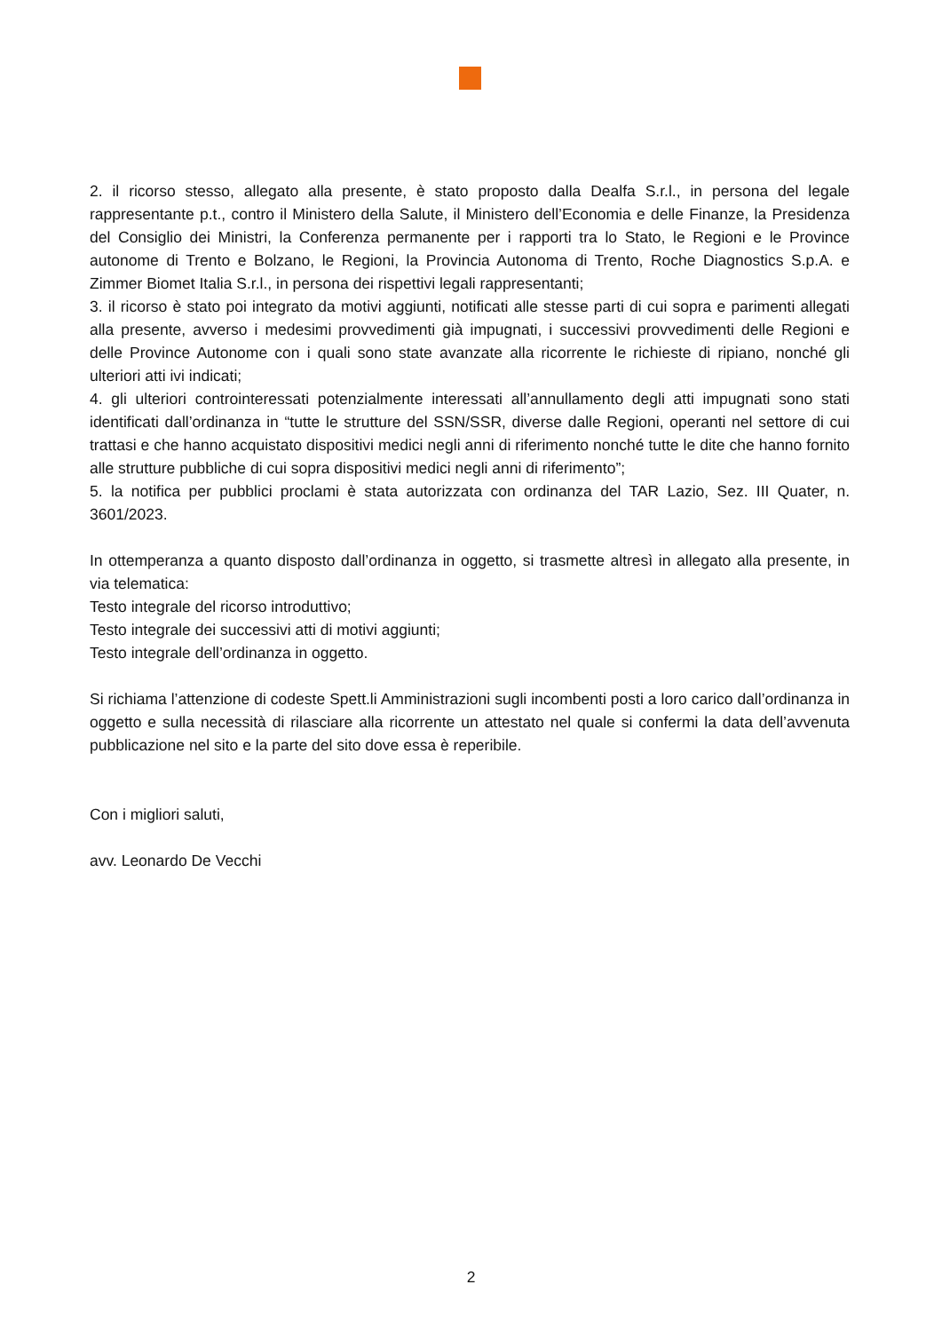2. il ricorso stesso, allegato alla presente, è stato proposto dalla Dealfa S.r.l., in persona del legale rappresentante p.t., contro il Ministero della Salute, il Ministero dell’Economia e delle Finanze, la Presidenza del Consiglio dei Ministri, la Conferenza permanente per i rapporti tra lo Stato, le Regioni e le Province autonome di Trento e Bolzano, le Regioni, la Provincia Autonoma di Trento, Roche Diagnostics S.p.A. e Zimmer Biomet Italia S.r.l., in persona dei rispettivi legali rappresentanti;
3. il ricorso è stato poi integrato da motivi aggiunti, notificati alle stesse parti di cui sopra e parimenti allegati alla presente, avverso i medesimi provvedimenti già impugnati, i successivi provvedimenti delle Regioni e delle Province Autonome con i quali sono state avanzate alla ricorrente le richieste di ripiano, nonché gli ulteriori atti ivi indicati;
4. gli ulteriori controinteressati potenzialmente interessati all’annullamento degli atti impugnati sono stati identificati dall’ordinanza in “tutte le strutture del SSN/SSR, diverse dalle Regioni, operanti nel settore di cui trattasi e che hanno acquistato dispositivi medici negli anni di riferimento nonché tutte le dite che hanno fornito alle strutture pubbliche di cui sopra dispositivi medici negli anni di riferimento”;
5. la notifica per pubblici proclami è stata autorizzata con ordinanza del TAR Lazio, Sez. III Quater, n. 3601/2023.
In ottemperanza a quanto disposto dall’ordinanza in oggetto, si trasmette altresì in allegato alla presente, in via telematica:
Testo integrale del ricorso introduttivo;
Testo integrale dei successivi atti di motivi aggiunti;
Testo integrale dell’ordinanza in oggetto.
Si richiama l’attenzione di codeste Spett.li Amministrazioni sugli incombenti posti a loro carico dall’ordinanza in oggetto e sulla necessità di rilasciare alla ricorrente un attestato nel quale si confermi la data dell’avvenuta pubblicazione nel sito e la parte del sito dove essa è reperibile.
Con i migliori saluti,
avv. Leonardo De Vecchi
2